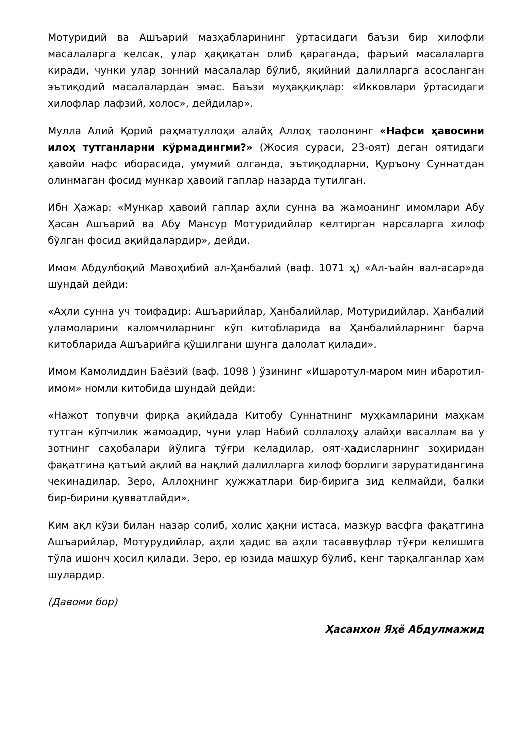Мотуридий ва Ашъарий мазҳабларининг ўртасидаги баъзи бир хилофли масалаларга келсак, улар ҳақиқатан олиб қараганда, фаръий масалаларга киради, чунки улар зонний масалалар бўлиб, яқийний далилларга асосланган эътиқодий масалалардан эмас. Баъзи муҳаққиқлар: «Икковлари ўртасидаги хилофлар лафзий, холос», дейдилар».
Мулла Алий Қорий раҳматуллоҳи алайҳ Аллоҳ таолонинг «Нафси ҳавосини илоҳ тутганларни кўрмадингми?» (Жосия сураси, 23-оят) деган оятидаги ҳавойи нафс иборасида, умумий олганда, эътиқодларни, Қуръону Суннатдан олинмаган фосид мункар ҳавоий гаплар назарда тутилган.
Ибн Ҳажар: «Мункар ҳавоий гаплар аҳли сунна ва жамоанинг имомлари Абу Ҳасан Ашъарий ва Абу Мансур Мотуридийлар келтирган нарсаларга хилоф бўлган фосид ақийдалардир», дейди.
Имом Абдулбоқий Мавоҳибий ал-Ҳанбалий (ваф. 1071 ҳ) «Ал-ъайн вал-асар»да шундай дейди:
«Аҳли сунна уч тоифадир: Ашъарийлар, Ҳанбалийлар, Мотуридийлар. Ҳанбалий уламоларини каломчиларнинг кўп китобларида ва Ҳанбалийларнинг барча китобларида Ашъарийга қўшилгани шунга далолат қилади».
Имом Камолиддин Баёзий (ваф. 1098 ) ўзининг «Ишаротул-маром мин ибаротил-имом» номли китобида шундай дейди:
«Нажот топувчи фирқа ақийдада Китобу Суннатнинг муҳкамларини маҳкам тутган кўпчилик жамоадир, чуни улар Набий соллалоҳу алайҳи васаллам ва у зотнинг саҳобалари йўлига тўғри келадилар, оят-ҳадисларнинг зоҳиридан фақатгина қатъий ақлий ва нақлий далилларга хилоф борлиги заруратидангина чекинадилар. Зеро, Аллоҳнинг ҳужжатлари бир-бирига зид келмайди, балки бир-бирини қувватлайди».
Ким ақл кўзи билан назар солиб, холис ҳақни истаса, мазкур васфга фақатгина Ашъарийлар, Мотурудийлар, аҳли ҳадис ва аҳли тасаввуфлар тўғри келишига тўла ишонч ҳосил қилади. Зеро, ер юзида машҳур бўлиб, кенг тарқалганлар ҳам шулардир.
(Давоми бор)
Ҳасанхон Яҳё Абдулмажид